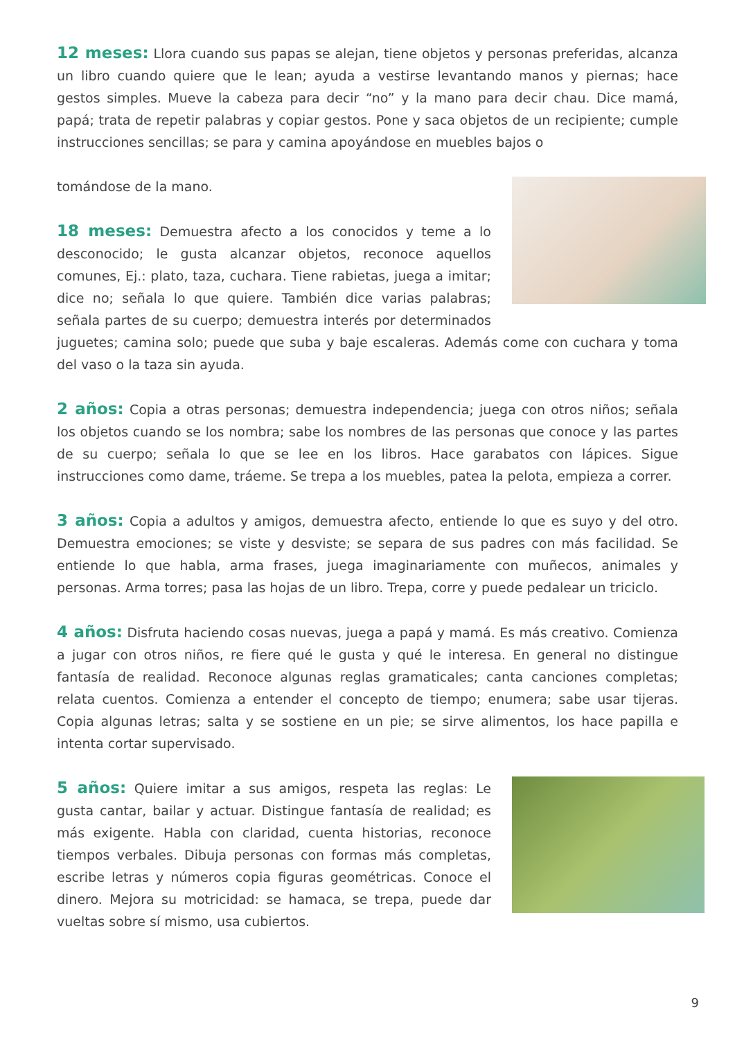12 meses: Llora cuando sus papas se alejan, tiene objetos y personas preferidas, alcanza un libro cuando quiere que le lean; ayuda a vestirse levantando manos y piernas; hace gestos simples. Mueve la cabeza para decir “no” y la mano para decir chau. Dice mamá, papá; trata de repetir palabras y copiar gestos. Pone y saca objetos de un recipiente; cumple instrucciones sencillas; se para y camina apoyándose en muebles bajos o
tomándose de la mano.
18 meses: Demuestra afecto a los conocidos y teme a lo desconocido; le gusta alcanzar objetos, reconoce aquellos comunes, Ej.: plato, taza, cuchara. Tiene rabietas, juega a imitar; dice no; señala lo que quiere. También dice varias palabras; señala partes de su cuerpo; demuestra interés por determinados juguetes; camina solo; puede que suba y baje escaleras. Además come con cuchara y toma del vaso o la taza sin ayuda.
2 años: Copia a otras personas; demuestra independencia; juega con otros niños; señala los objetos cuando se los nombra; sabe los nombres de las personas que conoce y las partes de su cuerpo; señala lo que se lee en los libros. Hace garabatos con lápices. Sigue instrucciones como dame, tráeme. Se trepa a los muebles, patea la pelota, empieza a correr.
3 años: Copia a adultos y amigos, demuestra afecto, entiende lo que es suyo y del otro. Demuestra emociones; se viste y desviste; se separa de sus padres con más facilidad. Se entiende lo que habla, arma frases, juega imaginariamente con muñecos, animales y personas. Arma torres; pasa las hojas de un libro. Trepa, corre y puede pedalear un triciclo.
4 años: Disfruta haciendo cosas nuevas, juega a papá y mamá. Es más creativo. Comienza a jugar con otros niños, re fiere qué le gusta y qué le interesa. En general no distingue fantasía de realidad. Reconoce algunas reglas gramaticales; canta canciones completas; relata cuentos. Comienza a entender el concepto de tiempo; enumera; sabe usar tijeras. Copia algunas letras; salta y se sostiene en un pie; se sirve alimentos, los hace papilla e intenta cortar supervisado.
5 años: Quiere imitar a sus amigos, respeta las reglas: Le gusta cantar, bailar y actuar. Distingue fantasía de realidad; es más exigente. Habla con claridad, cuenta historias, reconoce tiempos verbales. Dibuja personas con formas más completas, escribe letras y números copia figuras geométricas. Conoce el dinero. Mejora su motricidad: se hamaca, se trepa, puede dar vueltas sobre sí mismo, usa cubiertos.
9